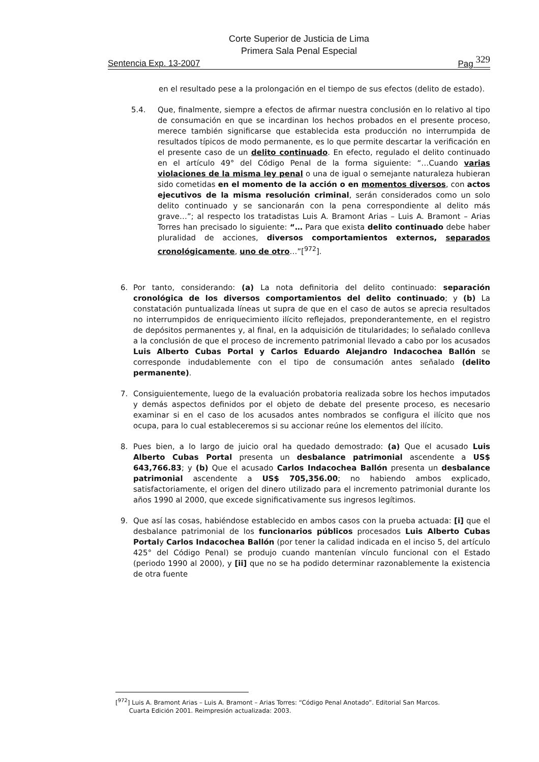Corte Superior de Justicia de Lima
Primera Sala Penal Especial
Sentencia Exp. 13-2007 Pag 329
en el resultado pese a la prolongación en el tiempo de sus efectos (delito de estado).
5.4. Que, finalmente, siempre a efectos de afirmar nuestra conclusión en lo relativo al tipo de consumación en que se incardinan los hechos probados en el presente proceso, merece también significarse que establecida esta producción no interrumpida de resultados típicos de modo permanente, es lo que permite descartar la verificación en el presente caso de un delito continuado. En efecto, regulado el delito continuado en el artículo 49° del Código Penal de la forma siguiente: “…Cuando varias violaciones de la misma ley penal o una de igual o semejante naturaleza hubieran sido cometidas en el momento de la acción o en momentos diversos, con actos ejecutivos de la misma resolución criminal, serán considerados como un solo delito continuado y se sancionarán con la pena correspondiente al delito más grave…”; al respecto los tratadistas Luis A. Bramont Arias – Luis A. Bramont – Arias Torres han precisado lo siguiente: “… Para que exista delito continuado debe haber pluralidad de acciones, diversos comportamientos externos, separados cronológicamente, uno de otro…”[<sup>972</sup>].
6. Por tanto, considerando: (a) La nota definitoria del delito continuado: separación cronológica de los diversos comportamientos del delito continuado; y (b) La constatación puntualizada líneas ut supra de que en el caso de autos se aprecia resultados no interrumpidos de enriquecimiento ilícito reflejados, preponderantemente, en el registro de depósitos permanentes y, al final, en la adquisición de titularidades; lo señalado conlleva a la conclusión de que el proceso de incremento patrimonial llevado a cabo por los acusados Luis Alberto Cubas Portal y Carlos Eduardo Alejandro Indacochea Ballón se corresponde indudablemente con el tipo de consumación antes señalado (delito permanente).
7. Consiguientemente, luego de la evaluación probatoria realizada sobre los hechos imputados y demás aspectos definidos por el objeto de debate del presente proceso, es necesario examinar si en el caso de los acusados antes nombrados se configura el ilícito que nos ocupa, para lo cual estableceremos si su accionar reúne los elementos del ilícito.
8. Pues bien, a lo largo de juicio oral ha quedado demostrado: (a) Que el acusado Luis Alberto Cubas Portal presenta un desbalance patrimonial ascendente a US$ 643,766.83; y (b) Que el acusado Carlos Indacochea Ballón presenta un desbalance patrimonial ascendente a US$ 705,356.00; no habiendo ambos explicado, satisfactoriamente, el origen del dinero utilizado para el incremento patrimonial durante los años 1990 al 2000, que excede significativamente sus ingresos legítimos.
9. Que así las cosas, habiéndose establecido en ambos casos con la prueba actuada: [i] que el desbalance patrimonial de los funcionarios públicos procesados Luis Alberto Cubas Portaly Carlos Indacochea Ballón (por tener la calidad indicada en el inciso 5, del artículo 425° del Código Penal) se produjo cuando mantenían vínculo funcional con el Estado (periodo 1990 al 2000), y [ii] que no se ha podido determinar razonablemente la existencia de otra fuente
[<sup>972</sup>] Luis A. Bramont Arias – Luis A. Bramont – Arias Torres: “Código Penal Anotado”. Editorial San Marcos.
Cuarta Edición 2001. Reimpresión actualizada: 2003.